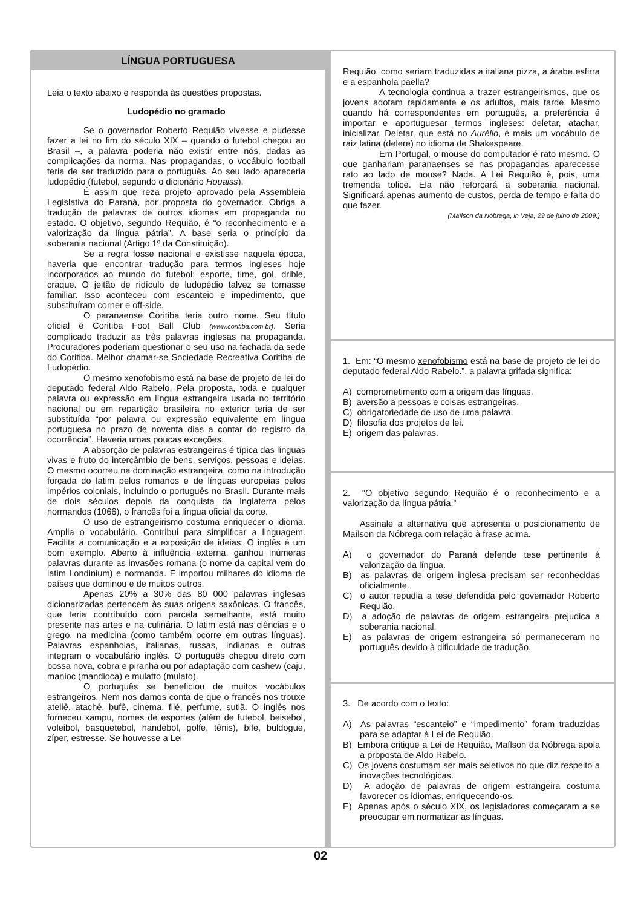LÍNGUA PORTUGUESA
Leia o texto abaixo e responda às questões propostas.
Ludopédio no gramado
Se o governador Roberto Requião vivesse e pudesse fazer a lei no fim do século XIX – quando o futebol chegou ao Brasil –, a palavra poderia não existir entre nós, dadas as complicações da norma. Nas propagandas, o vocábulo football teria de ser traduzido para o português. Ao seu lado apareceria ludopédio (futebol, segundo o dicionário Houaiss).
É assim que reza projeto aprovado pela Assembleia Legislativa do Paraná, por proposta do governador. Obriga a tradução de palavras de outros idiomas em propaganda no estado. O objetivo, segundo Requião, é “o reconhecimento e a valorização da língua pátria”. A base seria o princípio da soberania nacional (Artigo 1º da Constituição).
Se a regra fosse nacional e existisse naquela época, haveria que encontrar tradução para termos ingleses hoje incorporados ao mundo do futebol: esporte, time, gol, drible, craque. O jeitão de ridículo de ludopédio talvez se tornasse familiar. Isso aconteceu com escanteio e impedimento, que substituíram corner e off-side.
O paranaense Coritiba teria outro nome. Seu título oficial é Coritiba Foot Ball Club (www.coritiba.com.br). Seria complicado traduzir as três palavras inglesas na propaganda. Procuradores poderiam questionar o seu uso na fachada da sede do Coritiba. Melhor chamar-se Sociedade Recreativa Coritiba de Ludopédio.
O mesmo xenofobismo está na base de projeto de lei do deputado federal Aldo Rabelo. Pela proposta, toda e qualquer palavra ou expressão em língua estrangeira usada no território nacional ou em repartição brasileira no exterior teria de ser substituída “por palavra ou expressão equivalente em língua portuguesa no prazo de noventa dias a contar do registro da ocorrência”. Haveria umas poucas exceções.
A absorção de palavras estrangeiras é típica das línguas vivas e fruto do intercâmbio de bens, serviços, pessoas e ideias. O mesmo ocorreu na dominação estrangeira, como na introdução forçada do latim pelos romanos e de línguas europeias pelos impérios coloniais, incluindo o português no Brasil. Durante mais de dois séculos depois da conquista da Inglaterra pelos normandos (1066), o francês foi a língua oficial da corte.
O uso de estrangeirismo costuma enriquecer o idioma. Amplia o vocabulário. Contribui para simplificar a linguagem. Facilita a comunicação e a exposição de ideias. O inglês é um bom exemplo. Aberto à influência externa, ganhou inúmeras palavras durante as invasões romana (o nome da capital vem do latim Londinium) e normanda. E importou milhares do idioma de países que dominou e de muitos outros.
Apenas 20% a 30% das 80 000 palavras inglesas dicionarizadas pertencem às suas origens saxônicas. O francês, que teria contribuído com parcela semelhante, está muito presente nas artes e na culinária. O latim está nas ciências e o grego, na medicina (como também ocorre em outras línguas). Palavras espanholas, italianas, russas, indianas e outras integram o vocabulário inglês. O português chegou direto com bossa nova, cobra e piranha ou por adaptação com cashew (caju, manioc (mandioca) e mulatto (mulato).
O português se beneficiou de muitos vocábulos estrangeiros. Nem nos damos conta de que o francês nos trouxe ateliê, atachê, bufê, cinema, filé, perfume, sutiã. O inglês nos forneceu xampu, nomes de esportes (além de futebol, beisebol, voleibol, basquetebol, handebol, golfe, tênis), bife, buldogue, zíper, estresse. Se houvesse a Lei
Requião, como seriam traduzidas a italiana pizza, a árabe esfirra e a espanhola paella?
A tecnologia continua a trazer estrangeirismos, que os jovens adotam rapidamente e os adultos, mais tarde. Mesmo quando há correspondentes em português, a preferência é importar e aportuguesar termos ingleses: deletar, atachar, inicializar. Deletar, que está no Aurélio, é mais um vocábulo de raiz latina (delere) no idioma de Shakespeare.
Em Portugal, o mouse do computador é rato mesmo. O que ganhariam paranaenses se nas propagandas aparecesse rato ao lado de mouse? Nada. A Lei Requião é, pois, uma tremenda tolice. Ela não reforçará a soberania nacional. Significará apenas aumento de custos, perda de tempo e falta do que fazer.
(Maílson da Nóbrega, in Veja, 29 de julho de 2009.)
1. Em: “O mesmo xenofobismo está na base de projeto de lei do deputado federal Aldo Rabelo.”, a palavra grifada significa:
A) comprometimento com a origem das línguas.
B) aversão a pessoas e coisas estrangeiras.
C) obrigatoriedade de uso de uma palavra.
D) filosofia dos projetos de lei.
E) origem das palavras.
2. “O objetivo segundo Requião é o reconhecimento e a valorização da língua pátria.”
Assinale a alternativa que apresenta o posicionamento de Maílson da Nóbrega com relação à frase acima.
A) o governador do Paraná defende tese pertinente à valorização da língua.
B) as palavras de origem inglesa precisam ser reconhecidas oficialmente.
C) o autor repudia a tese defendida pelo governador Roberto Requião.
D) a adoção de palavras de origem estrangeira prejudica a soberania nacional.
E) as palavras de origem estrangeira só permaneceram no português devido à dificuldade de tradução.
3. De acordo com o texto:
A) As palavras “escanteio” e “impedimento” foram traduzidas para se adaptar à Lei de Requião.
B) Embora critique a Lei de Requião, Maílson da Nóbrega apoia a proposta de Aldo Rabelo.
C) Os jovens costumam ser mais seletivos no que diz respeito a inovações tecnológicas.
D) A adoção de palavras de origem estrangeira costuma favorecer os idiomas, enriquecendo-os.
E) Apenas após o século XIX, os legisladores começaram a se preocupar em normatizar as línguas.
02